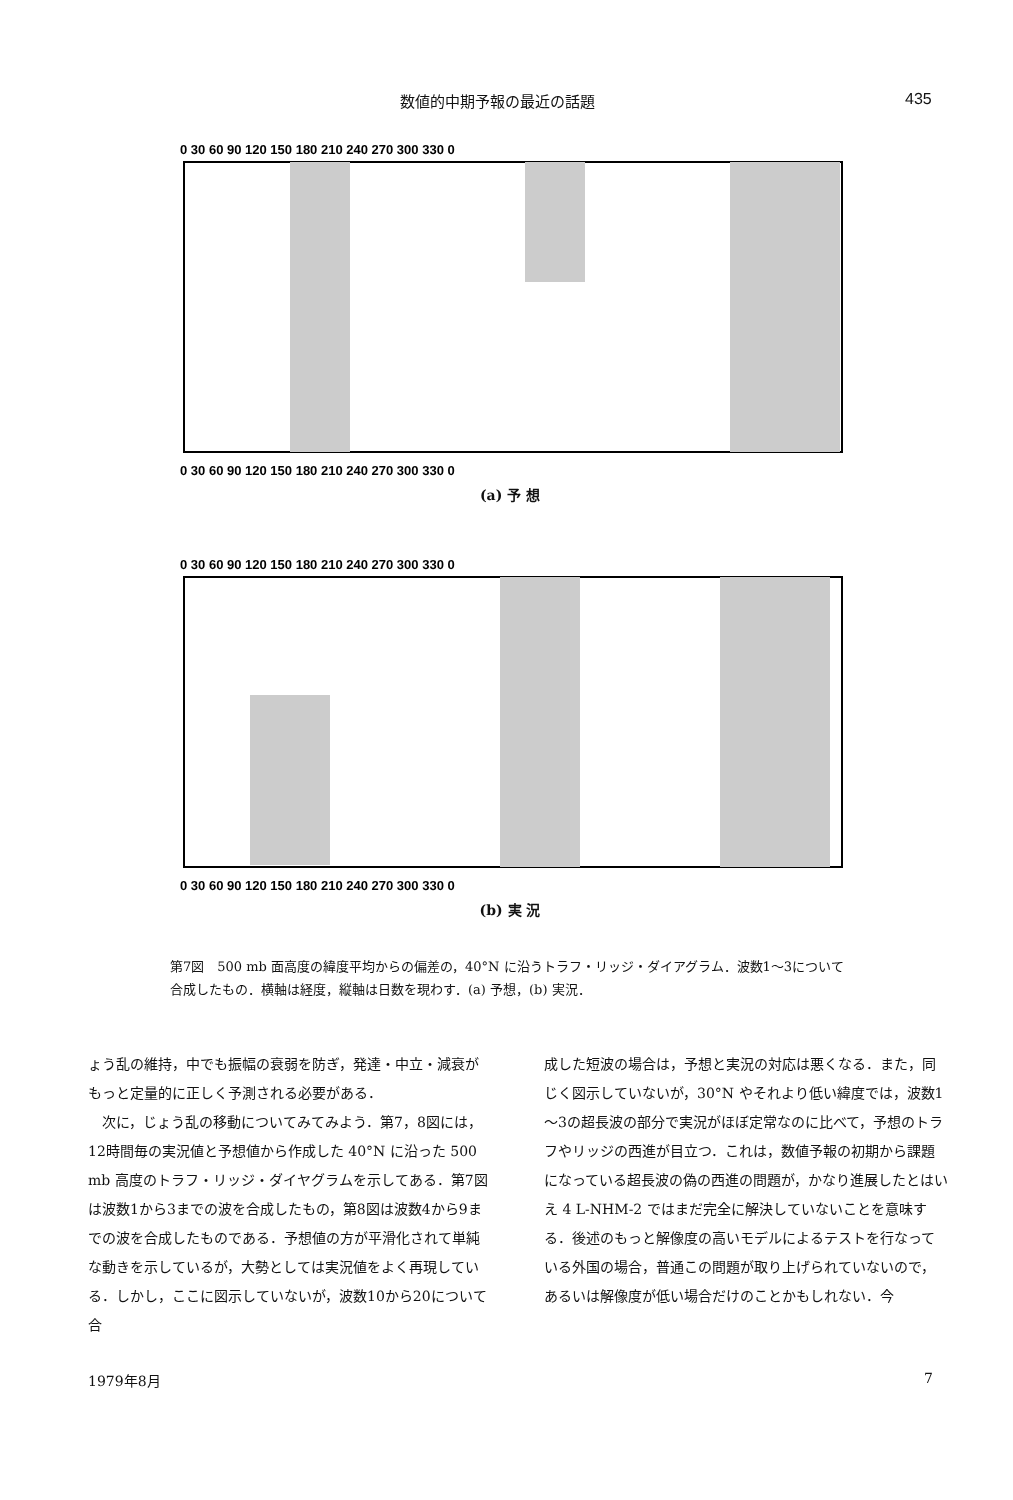数値的中期予報の最近の話題 435
0 30 60 90 120 150 180 210 240 270 300 330 0
0 30 60 90 120 150 180 210 240 270 300 330 0
(a) 予 想
0 30 60 90 120 150 180 210 240 270 300 330 0
0 30 60 90 120 150 180 210 240 270 300 330 0
(b) 実 況
第7図　500 mb 面高度の緯度平均からの偏差の，40°N に沿うトラフ・リッジ・ダイアグラム．波数1～3について合成したもの．横軸は経度，縦軸は日数を現わす．(a) 予想，(b) 実況．
ょう乱の維持，中でも振幅の衰弱を防ぎ，発達・中立・減衰がもっと定量的に正しく予測される必要がある．
　次に，じょう乱の移動についてみてみよう．第7，8図には，12時間毎の実況値と予想値から作成した 40°N に沿った 500 mb 高度のトラフ・リッジ・ダイヤグラムを示してある．第7図は波数1から3までの波を合成したもの，第8図は波数4から9までの波を合成したものである．予想値の方が平滑化されて単純な動きを示しているが，大勢としては実況値をよく再現している．しかし，ここに図示していないが，波数10から20について合
成した短波の場合は，予想と実況の対応は悪くなる．また，同じく図示していないが，30°N やそれより低い緯度では，波数1～3の超長波の部分で実況がほぼ定常なのに比べて，予想のトラフやリッジの西進が目立つ．これは，数値予報の初期から課題になっている超長波の偽の西進の問題が，かなり進展したとはいえ 4 L-NHM-2 ではまだ完全に解決していないことを意味する．後述のもっと解像度の高いモデルによるテストを行なっている外国の場合，普通この問題が取り上げられていないので，あるいは解像度が低い場合だけのことかもしれない．今
1979年8月 7